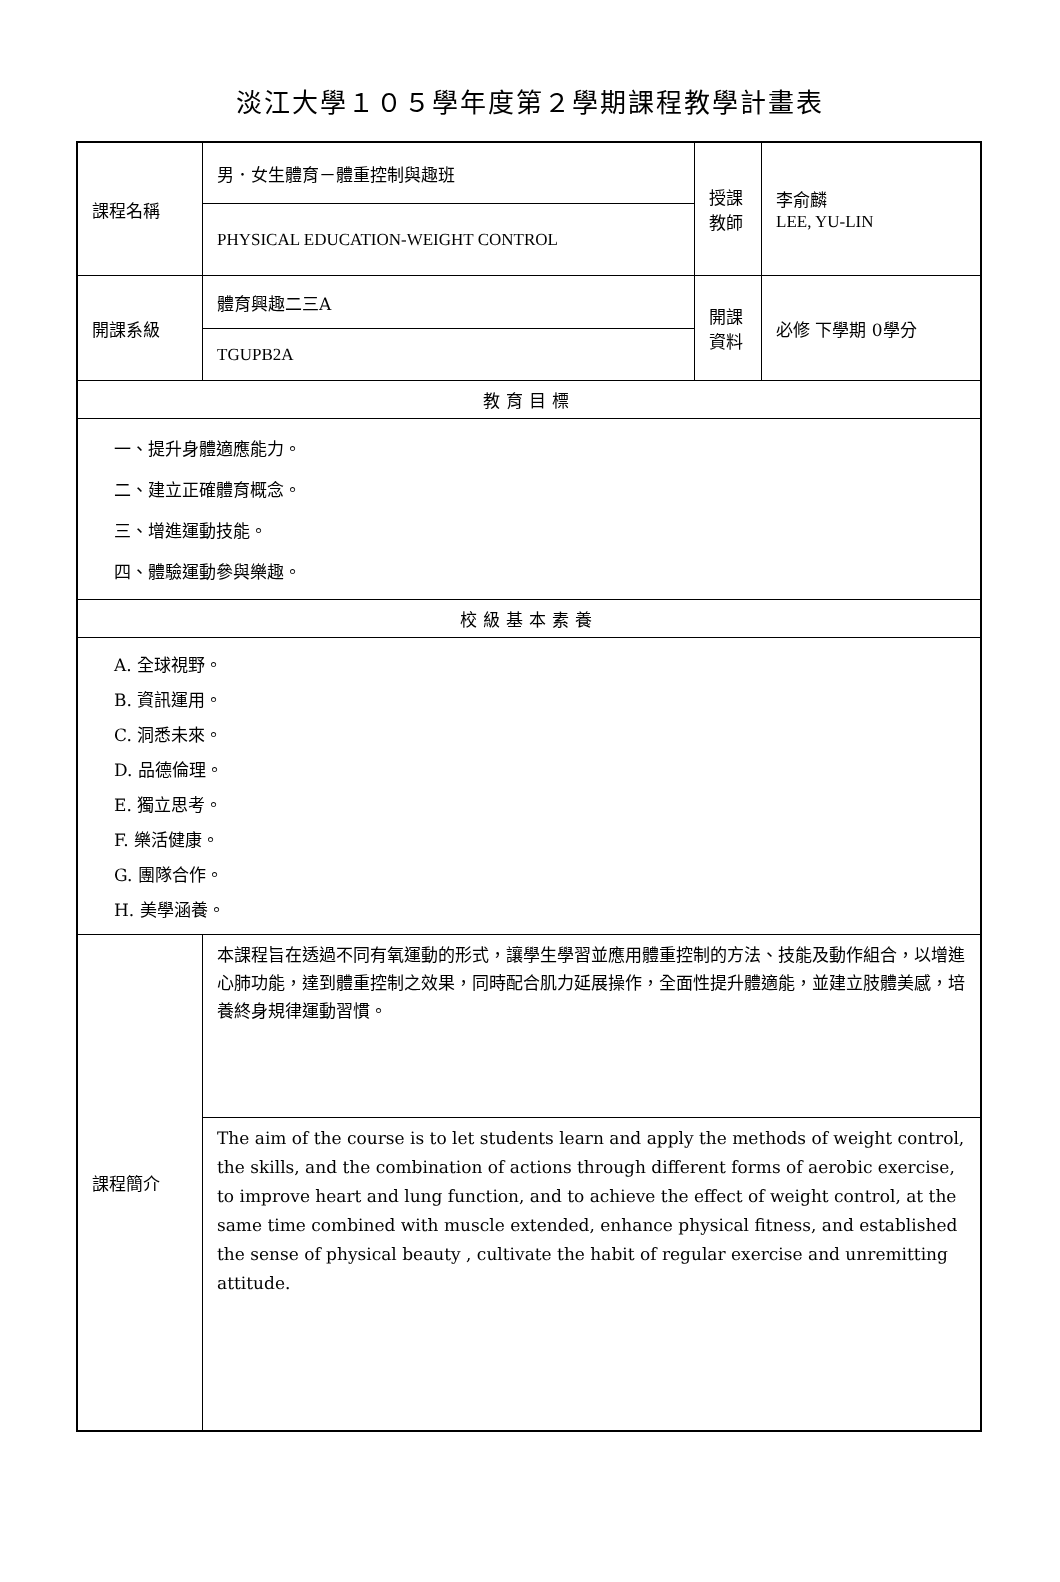淡江大學１０５學年度第２學期課程教學計畫表
| 課程名稱 | 男．女生體育－體重控制與趣班 | 授課 教師 | 李俞麟 LEE, YU-LIN |
| | PHYSICAL EDUCATION-WEIGHT CONTROL | | |
| 開課系級 | 體育興趣二三A | 開課 資料 | 必修 下學期 0學分 |
| | TGUPB2A | | |
| 教育目標 | | | |
| 一、提升身體適應能力。 二、建立正確體育概念。 三、增進運動技能。 四、體驗運動參與樂趣。 | | | |
| 校級基本素養 | | | |
| A. 全球視野。 B. 資訊運用。 C. 洞悉未來。 D. 品德倫理。 E. 獨立思考。 F. 樂活健康。 G. 團隊合作。 H. 美學涵養。 | | | |
| 課程簡介 | 本課程旨在透過不同有氧運動的形式，讓學生學習並應用體重控制的方法、技能及動作組合，以增進心肺功能，達到體重控制之效果，同時配合肌力延展操作，全面性提升體適能，並建立肢體美感，培養終身規律運動習慣。 | | |
| | The aim of the course is to let students learn and apply the methods of weight control, the skills, and the combination of actions through different forms of aerobic exercise, to improve heart and lung function, and to achieve the effect of weight control, at the same time combined with muscle extended, enhance physical fitness, and established the sense of physical beauty , cultivate the habit of regular exercise and unremitting attitude. | | |